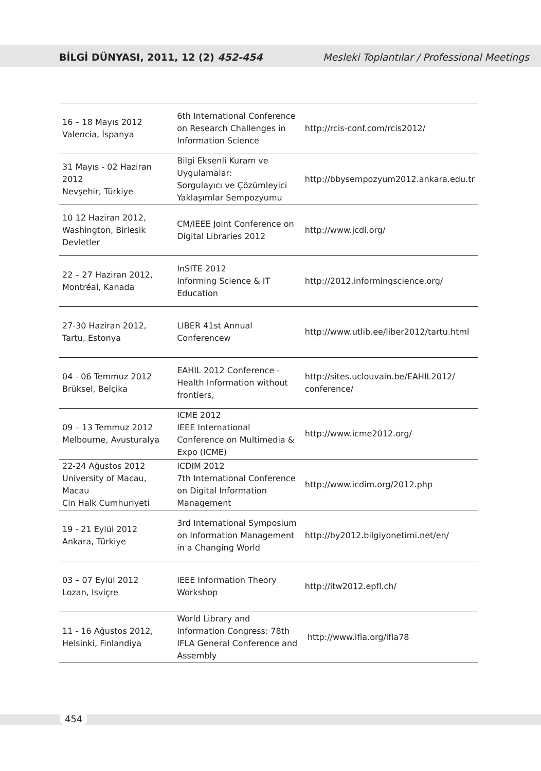BİLGİ DÜNYASI, 2011, 12 (2) 452-454 Mesleki Toplantılar / Professional Meetings
| 16 – 18 Mayıs 2012 Valencia, İspanya | 6th International Conference on Research Challenges in Information Science | http://rcis-conf.com/rcis2012/ |
| 31 Mayıs - 02 Haziran 2012 Nevşehir, Türkiye | Bilgi Eksenli Kuram ve Uygulamalar: Sorgulayıcı ve Çözümleyici Yaklaşımlar Sempozyumu | http://bbysempozyum2012.ankara.edu.tr |
| 10 12 Haziran 2012, Washington, Birleşik Devletler | CM/IEEE Joint Conference on Digital Libraries 2012 | http://www.jcdl.org/ |
| 22 – 27 Haziran 2012, Montréal, Kanada | InSITE 2012 Informing Science & IT Education | http://2012.informingscience.org/ |
| 27-30 Haziran 2012, Tartu, Estonya | LIBER 41st Annual Conferencew | http://www.utlib.ee/liber2012/tartu.html |
| 04 - 06 Temmuz 2012 Brüksel, Belçika | EAHIL 2012 Conference - Health Information without frontiers, | http://sites.uclouvain.be/EAHIL2012/ conference/ |
| 09 – 13 Temmuz 2012 Melbourne, Avusturalya | ICME 2012 IEEE International Conference on Multimedia & Expo (ICME) | http://www.icme2012.org/ |
| 22-24 Ağustos 2012 University of Macau, Macau Çin Halk Cumhuriyeti | ICDIM 2012 7th International Conference on Digital Information Management | http://www.icdim.org/2012.php |
| 19 - 21 Eylül 2012 Ankara, Türkiye | 3rd International Symposium on Information Management in a Changing World | http://by2012.bilgiyonetimi.net/en/ |
| 03 – 07 Eylül 2012 Lozan, Isviçre | IEEE Information Theory Workshop | http://itw2012.epfl.ch/ |
| 11 - 16 Ağustos 2012, Helsinki, Finlandiya | World Library and Information Congress: 78th IFLA General Conference and Assembly | http://www.ifla.org/ifla78 |
454